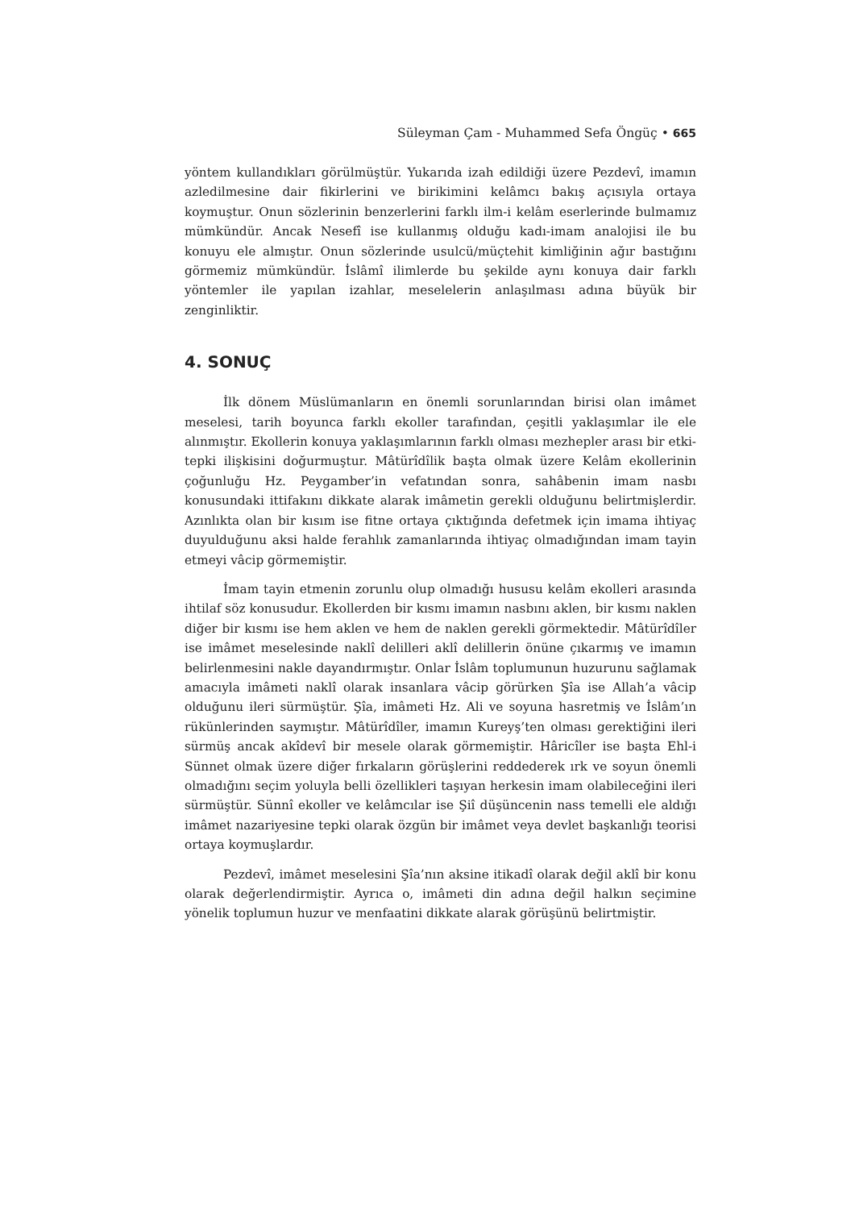Süleyman Çam - Muhammed Sefa Öngüç • 665
yöntem kullandıkları görülmüştür. Yukarıda izah edildiği üzere Pezdevî, imamın azledilmesine dair fikirlerini ve birikimini kelâmcı bakış açısıyla ortaya koymuştur. Onun sözlerinin benzerlerini farklı ilm-i kelâm eserlerinde bulmamız mümkündür. Ancak Nesefî ise kullanmış olduğu kadı-imam analojisi ile bu konuyu ele almıştır. Onun sözlerinde usulcü/müçtehit kimliğinin ağır bastığını görmemiz mümkündür. İslâmî ilimlerde bu şekilde aynı konuya dair farklı yöntemler ile yapılan izahlar, meselelerin anlaşılması adına büyük bir zenginliktir.
4. SONUÇ
İlk dönem Müslümanların en önemli sorunlarından birisi olan imâmet meselesi, tarih boyunca farklı ekoller tarafından, çeşitli yaklaşımlar ile ele alınmıştır. Ekollerin konuya yaklaşımlarının farklı olması mezhepler arası bir etki-tepki ilişkisini doğurmuştur. Mâtürîdîlik başta olmak üzere Kelâm ekollerinin çoğunluğu Hz. Peygamber’in vefatından sonra, sahâbenin imam nasbı konusundaki ittifakını dikkate alarak imâmetin gerekli olduğunu belirtmişlerdir. Azınlıkta olan bir kısım ise fitne ortaya çıktığında defetmek için imama ihtiyaç duyulduğunu aksi halde ferahlık zamanlarında ihtiyaç olmadığından imam tayin etmeyi vâcip görmemiştir.
İmam tayin etmenin zorunlu olup olmadığı hususu kelâm ekolleri arasında ihtilaf söz konusudur. Ekollerden bir kısmı imamın nasbını aklen, bir kısmı naklen diğer bir kısmı ise hem aklen ve hem de naklen gerekli görmektedir. Mâtürîdîler ise imâmet meselesinde naklî delilleri aklî delillerin önüne çıkarmış ve imamın belirlenmesini nakle dayandırmıştır. Onlar İslâm toplumunun huzurunu sağlamak amacıyla imâmeti naklî olarak insanlara vâcip görürken Şîa ise Allah’a vâcip olduğunu ileri sürmüştür. Şîa, imâmeti Hz. Ali ve soyuna hasretmiş ve İslâm’ın rükünlerinden saymıştır. Mâtürîdîler, imamın Kureyş’ten olması gerektiğini ileri sürmüş ancak akîdevî bir mesele olarak görmemiştir. Hâricîler ise başta Ehl-i Sünnet olmak üzere diğer fırkaların görüşlerini reddederek ırk ve soyun önemli olmadığını seçim yoluyla belli özellikleri taşıyan herkesin imam olabileceğini ileri sürmüştür. Sünnî ekoller ve kelâmcılar ise Şiî düşüncenin nass temelli ele aldığı imâmet nazariyesine tepki olarak özgün bir imâmet veya devlet başkanlığı teorisi ortaya koymuşlardır.
Pezdevî, imâmet meselesini Şîa’nın aksine itikadî olarak değil aklî bir konu olarak değerlendirmiştir. Ayrıca o, imâmeti din adına değil halkın seçimine yönelik toplumun huzur ve menfaatini dikkate alarak görüşünü belirtmiştir.